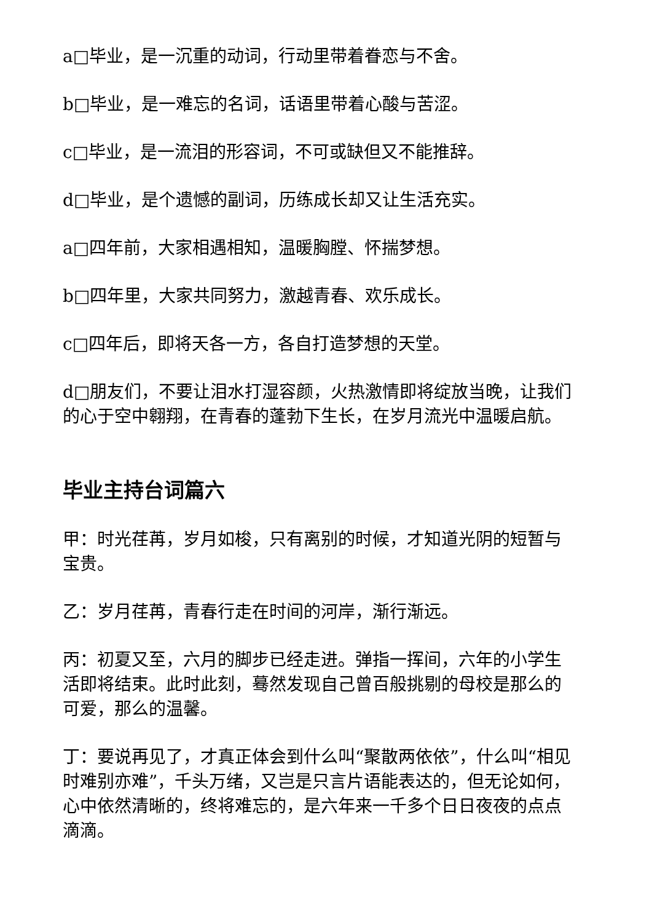a□毕业，是一沉重的动词，行动里带着眷恋与不舍。
b□毕业，是一难忘的名词，话语里带着心酸与苦涩。
c□毕业，是一流泪的形容词，不可或缺但又不能推辞。
d□毕业，是个遗憾的副词，历练成长却又让生活充实。
a□四年前，大家相遇相知，温暖胸膛、怀揣梦想。
b□四年里，大家共同努力，激越青春、欢乐成长。
c□四年后，即将天各一方，各自打造梦想的天堂。
d□朋友们，不要让泪水打湿容颜，火热激情即将绽放当晚，让我们的心于空中翱翔，在青春的蓬勃下生长，在岁月流光中温暖启航。
毕业主持台词篇六
甲：时光荏苒，岁月如梭，只有离别的时候，才知道光阴的短暂与宝贵。
乙：岁月荏苒，青春行走在时间的河岸，渐行渐远。
丙：初夏又至，六月的脚步已经走进。弹指一挥间，六年的小学生活即将结束。此时此刻，蓦然发现自己曾百般挑剔的母校是那么的可爱，那么的温馨。
丁：要说再见了，才真正体会到什么叫“聚散两依依”，什么叫“相见时难别亦难”，千头万绪，又岂是只言片语能表达的，但无论如何，心中依然清晰的，终将难忘的，是六年来一千多个日日夜夜的点点滴滴。